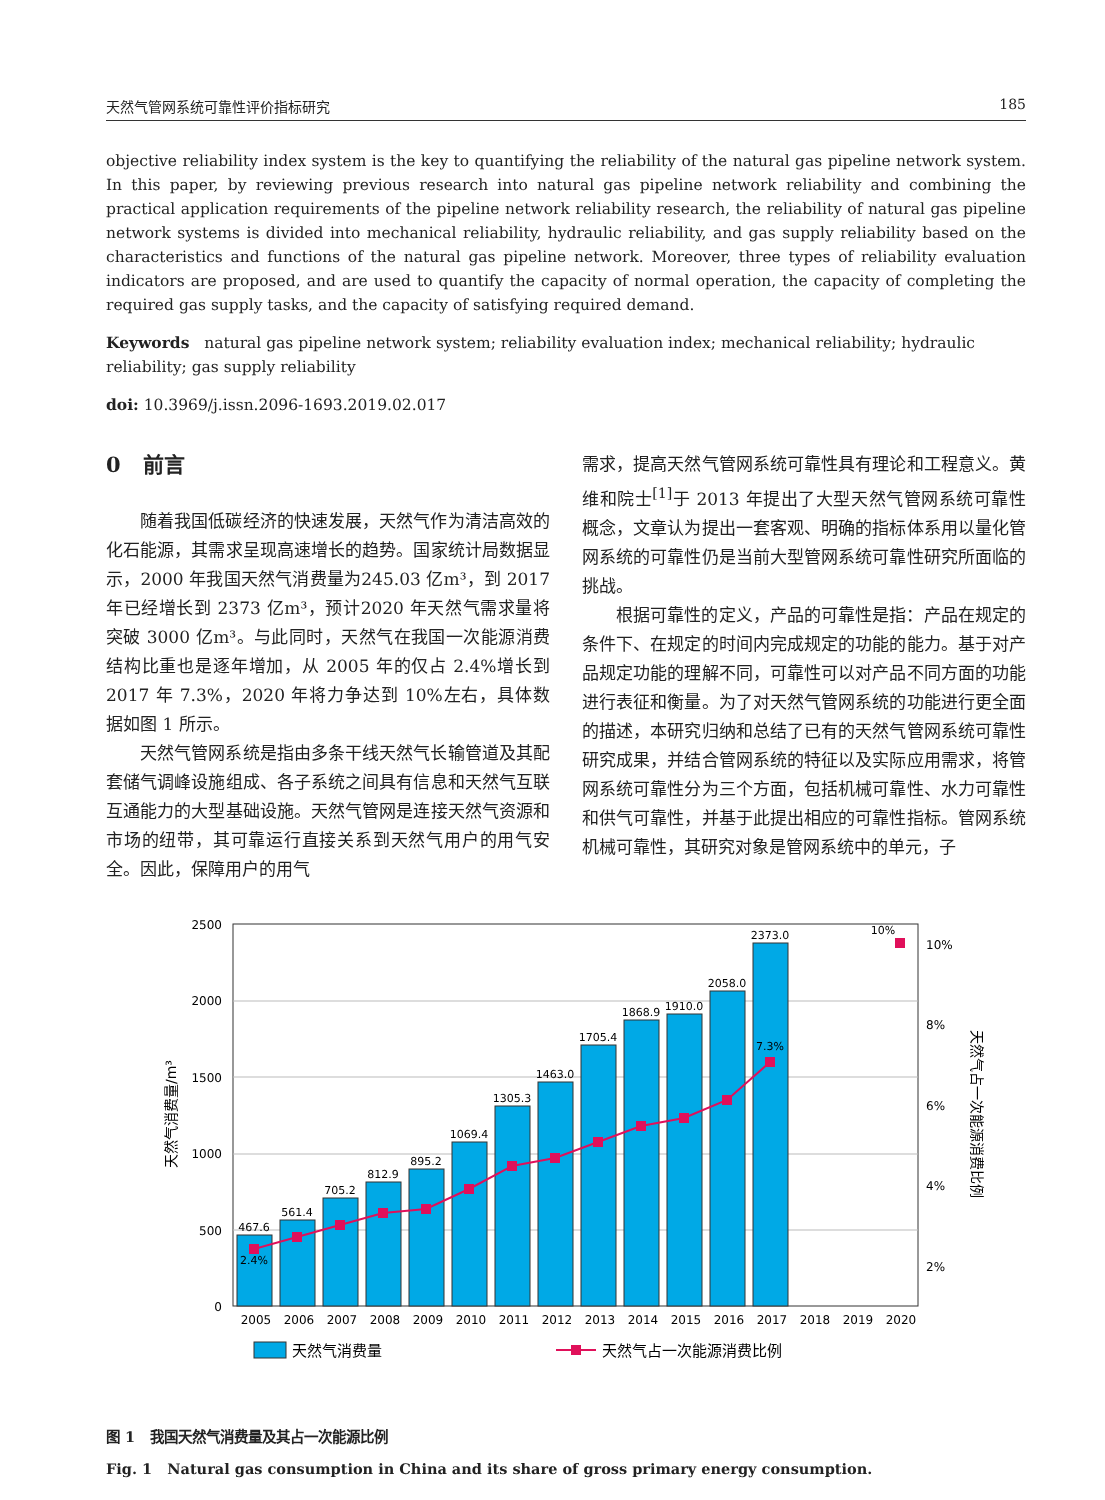天然气管网系统可靠性评价指标研究 185
objective reliability index system is the key to quantifying the reliability of the natural gas pipeline network system. In this paper, by reviewing previous research into natural gas pipeline network reliability and combining the practical application requirements of the pipeline network reliability research, the reliability of natural gas pipeline network systems is divided into mechanical reliability, hydraulic reliability, and gas supply reliability based on the characteristics and functions of the natural gas pipeline network. Moreover, three types of reliability evaluation indicators are proposed, and are used to quantify the capacity of normal operation, the capacity of completing the required gas supply tasks, and the capacity of satisfying required demand.
Keywords natural gas pipeline network system; reliability evaluation index; mechanical reliability; hydraulic reliability; gas supply reliability
doi: 10.3969/j.issn.2096-1693.2019.02.017
0 前言
随着我国低碳经济的快速发展，天然气作为清洁高效的化石能源，其需求呈现高速增长的趋势。国家统计局数据显示，2000 年我国天然气消费量为245.03 亿m³，到 2017 年已经增长到 2373 亿m³，预计2020 年天然气需求量将突破 3000 亿m³。与此同时，天然气在我国一次能源消费结构比重也是逐年增加，从 2005 年的仅占 2.4%增长到 2017 年 7.3%，2020 年将力争达到 10%左右，具体数据如图 1 所示。
天然气管网系统是指由多条干线天然气长输管道及其配套储气调峰设施组成、各子系统之间具有信息和天然气互联互通能力的大型基础设施。天然气管网是连接天然气资源和市场的纽带，其可靠运行直接关系到天然气用户的用气安全。因此，保障用户的用气
需求，提高天然气管网系统可靠性具有理论和工程意义。黄维和院士<sup>[1]</sup>于 2013 年提出了大型天然气管网系统可靠性概念，文章认为提出一套客观、明确的指标体系用以量化管网系统的可靠性仍是当前大型管网系统可靠性研究所面临的挑战。
根据可靠性的定义，产品的可靠性是指：产品在规定的条件下、在规定的时间内完成规定的功能的能力。基于对产品规定功能的理解不同，可靠性可以对产品不同方面的功能进行表征和衡量。为了对天然气管网系统的功能进行更全面的描述，本研究归纳和总结了已有的天然气管网系统可靠性研究成果，并结合管网系统的特征以及实际应用需求，将管网系统可靠性分为三个方面，包括机械可靠性、水力可靠性和供气可靠性，并基于此提出相应的可靠性指标。管网系统机械可靠性，其研究对象是管网系统中的单元，子
2500
2000
1500
1000
500
0
10%
8%
6%
4%
2%
467.6
561.4
705.2
812.9
895.2
1069.4
1305.3
1463.0
1705.4
1868.9
1910.0
2058.0
2373.0
2.4%
7.3%
10%
2005
2006
2007
2008
2009
2010
2011
2012
2013
2014
2015
2016
2017
2018
2019
2020
天然气消费量/m³
天然气占一次能源消费比例
天然气消费量
天然气占一次能源消费比例
图 1 我国天然气消费量及其占一次能源比例
Fig. 1 Natural gas consumption in China and its share of gross primary energy consumption.